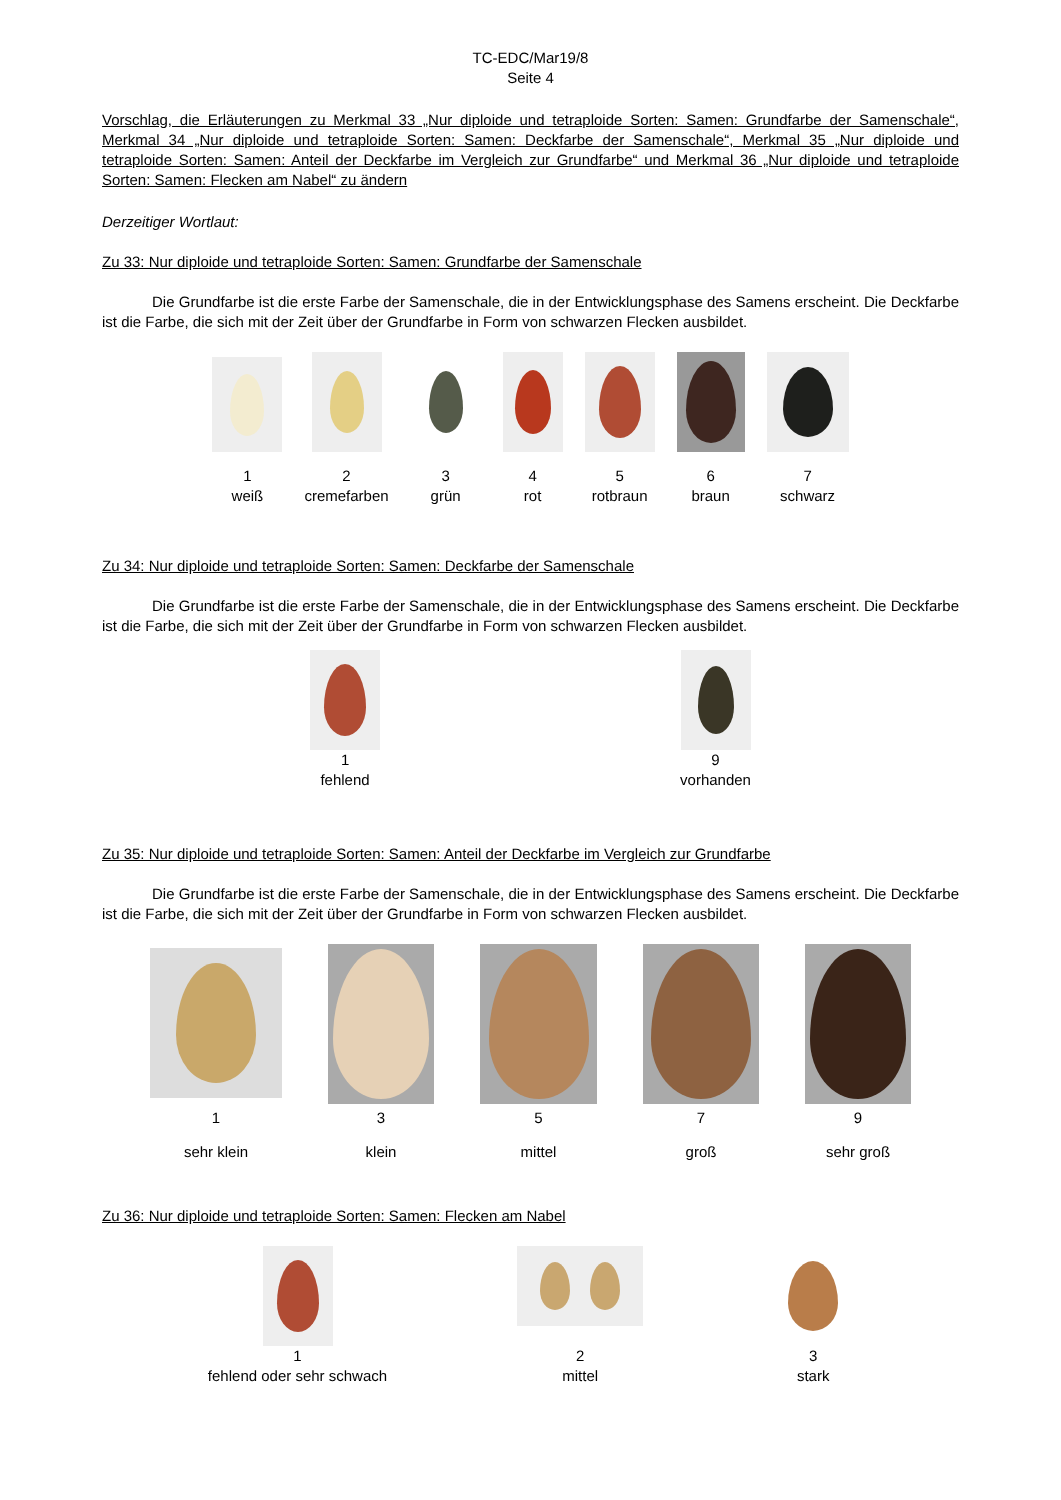TC-EDC/Mar19/8
Seite 4
Vorschlag, die Erläuterungen zu Merkmal 33 „Nur diploide und tetraploide Sorten: Samen: Grundfarbe der Samenschale“, Merkmal 34 „Nur diploide und tetraploide Sorten: Samen: Deckfarbe der Samenschale“, Merkmal 35 „Nur diploide und tetraploide Sorten: Samen: Anteil der Deckfarbe im Vergleich zur Grundfarbe“ und Merkmal 36 „Nur diploide und tetraploide Sorten: Samen: Flecken am Nabel“ zu ändern
Derzeitiger Wortlaut:
Zu 33: Nur diploide und tetraploide Sorten: Samen: Grundfarbe der Samenschale
Die Grundfarbe ist die erste Farbe der Samenschale, die in der Entwicklungsphase des Samens erscheint. Die Deckfarbe ist die Farbe, die sich mit der Zeit über der Grundfarbe in Form von schwarzen Flecken ausbildet.
1
weiß
2
cremefarben
3
grün
4
rot
5
rotbraun
6
braun
7
schwarz
Zu 34: Nur diploide und tetraploide Sorten: Samen: Deckfarbe der Samenschale
Die Grundfarbe ist die erste Farbe der Samenschale, die in der Entwicklungsphase des Samens erscheint. Die Deckfarbe ist die Farbe, die sich mit der Zeit über der Grundfarbe in Form von schwarzen Flecken ausbildet.
1
fehlend
9
vorhanden
Zu 35: Nur diploide und tetraploide Sorten: Samen: Anteil der Deckfarbe im Vergleich zur Grundfarbe
Die Grundfarbe ist die erste Farbe der Samenschale, die in der Entwicklungsphase des Samens erscheint. Die Deckfarbe ist die Farbe, die sich mit der Zeit über der Grundfarbe in Form von schwarzen Flecken ausbildet.
1
sehr klein
3
klein
5
mittel
7
groß
9
sehr groß
Zu 36: Nur diploide und tetraploide Sorten: Samen: Flecken am Nabel
1
fehlend oder sehr schwach
2
mittel
3
stark